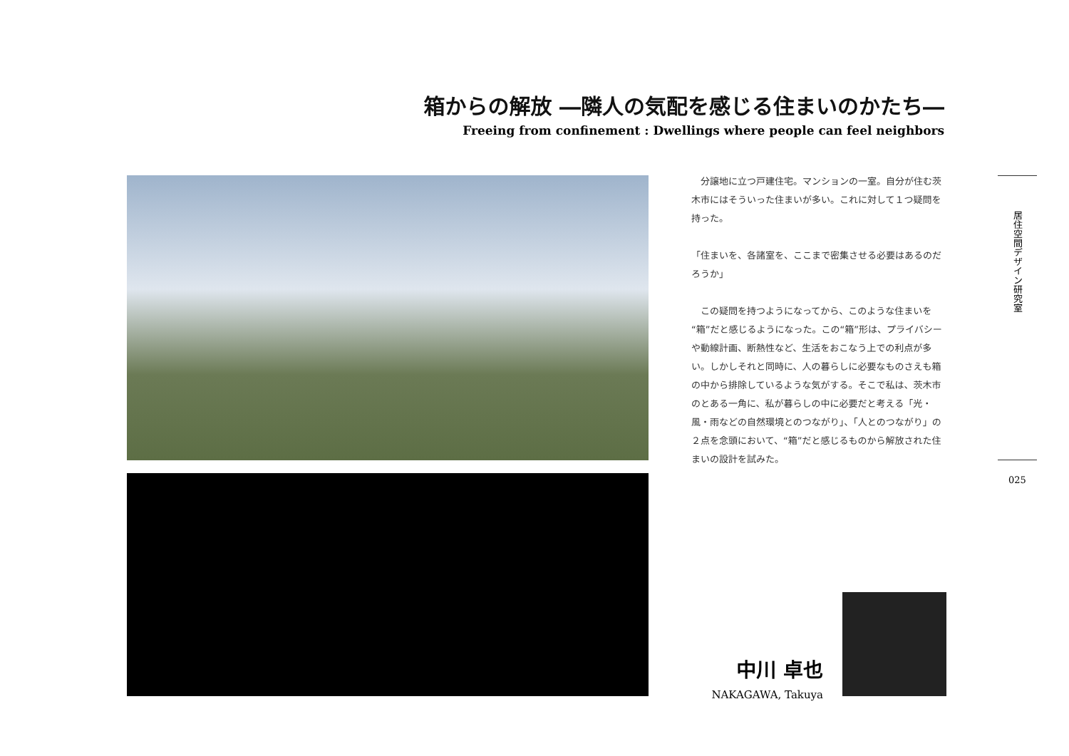箱からの解放 ―隣人の気配を感じる住まいのかたち―
Freeing from confinement : Dwellings where people can feel neighbors
　分譲地に立つ戸建住宅。マンションの一室。自分が住む茨木市にはそういった住まいが多い。これに対して１つ疑問を持った。
「住まいを、各諸室を、ここまで密集させる必要はあるのだろうか」
　この疑問を持つようになってから、このような住まいを“箱”だと感じるようになった。この“箱”形は、プライバシーや動線計画、断熱性など、生活をおこなう上での利点が多い。しかしそれと同時に、人の暮らしに必要なものさえも箱の中から排除しているような気がする。そこで私は、茨木市のとある一角に、私が暮らしの中に必要だと考える「光・風・雨などの自然環境とのつながり」、「人とのつながり」の２点を念頭において、“箱”だと感じるものから解放された住まいの設計を試みた。
居住空間デザイン研究室
025
中川 卓也
NAKAGAWA, Takuya